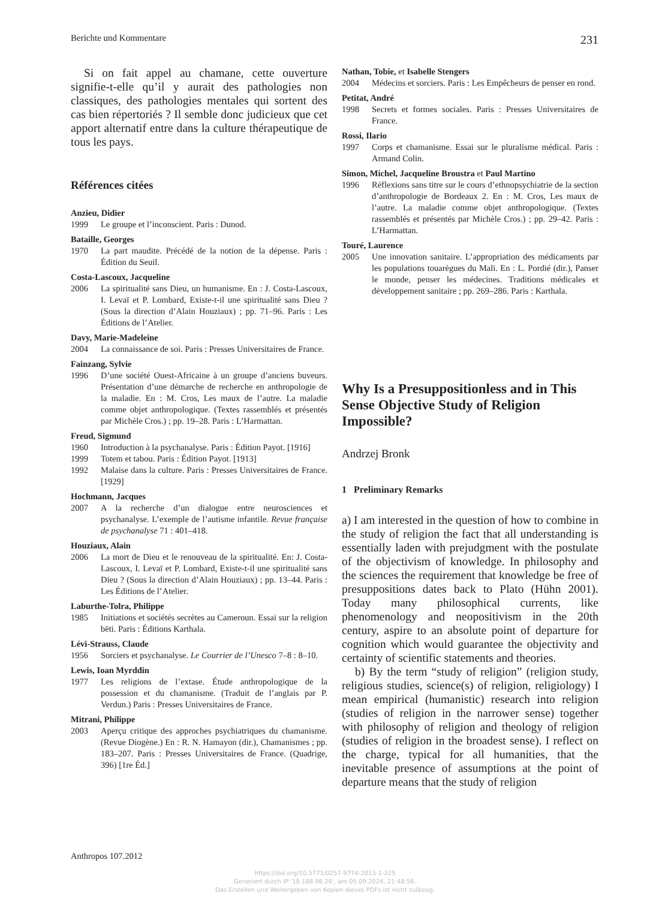Berichte und Kommentare 231
Si on fait appel au chamane, cette ouverture signifie-t-elle qu’il y aurait des pathologies non classiques, des pathologies mentales qui sortent des cas bien répertoriés ? Il semble donc judicieux que cet apport alternatif entre dans la culture thérapeutique de tous les pays.
Références citées
Anzieu, Didier
1999 Le groupe et l’inconscient. Paris : Dunod.
Bataille, Georges
1970 La part maudite. Précédé de la notion de la dépense. Paris : Édition du Seuil.
Costa-Lascoux, Jacqueline
2006 La spiritualité sans Dieu, un humanisme. En : J. Costa-Lascoux, I. Levaï et P. Lombard, Existe-t-il une spiritualité sans Dieu ? (Sous la direction d’Alain Houziaux) ; pp. 71–96. Paris : Les Éditions de l’Atelier.
Davy, Marie-Madeleine
2004 La connaissance de soi. Paris : Presses Universitaires de France.
Fainzang, Sylvie
1996 D’une société Ouest-Africaine à un groupe d’anciens buveurs. Présentation d’une démarche de recherche en anthropologie de la maladie. En : M. Cros, Les maux de l’autre. La maladie comme objet anthropologique. (Textes rassemblés et présentés par Michèle Cros.) ; pp. 19–28. Paris : L’Harmattan.
Freud, Sigmund
1960 Introduction à la psychanalyse. Paris : Édition Payot. [1916]
1999 Totem et tabou. Paris : Édition Payot. [1913]
1992 Malaise dans la culture. Paris : Presses Universitaires de France. [1929]
Hochmann, Jacques
2007 A la recherche d’un dialogue entre neurosciences et psychanalyse. L’exemple de l’autisme infantile. Revue française de psychanalyse 71 : 401–418.
Houziaux, Alain
2006 La mort de Dieu et le renouveau de la spiritualité. En: J. Costa-Lascoux, I. Levaï et P. Lombard, Existe-t-il une spiritualité sans Dieu ? (Sous la direction d’Alain Houziaux) ; pp. 13–44. Paris : Les Éditions de l’Atelier.
Laburthe-Tolra, Philippe
1985 Initiations et sociétés secrètes au Cameroun. Essai sur la religion bëti. Paris : Éditions Karthala.
Lévi-Strauss, Claude
1956 Sorciers et psychanalyse. Le Courrier de l’Unesco 7–8 : 8–10.
Lewis, Ioan Myrddin
1977 Les religions de l’extase. Étude anthropologique de la possession et du chamanisme. (Traduit de l’anglais par P. Verdun.) Paris : Presses Universitaires de France.
Mitrani, Philippe
2003 Aperçu critique des approches psychiatriques du chamanisme. (Revue Diogène.) En : R. N. Hamayon (dir.), Chamanismes ; pp. 183–207. Paris : Presses Universitaires de France. (Quadrige, 396) [1re Éd.]
Nathan, Tobie, et Isabelle Stengers
2004 Médecins et sorciers. Paris : Les Empêcheurs de penser en rond.
Petitat, André
1998 Secrets et formes sociales. Paris : Presses Universitaires de France.
Rossi, Ilario
1997 Corps et chamanisme. Essai sur le pluralisme médical. Paris : Armand Colin.
Simon, Michel, Jacqueline Broustra et Paul Martino
1996 Réflexions sans titre sur le cours d’ethnopsychiatrie de la section d’anthropologie de Bordeaux 2. En : M. Cros, Les maux de l’autre. La maladie comme objet anthropologique. (Textes rassemblés et présentés par Michèle Cros.) ; pp. 29–42. Paris : L’Harmattan.
Touré, Laurence
2005 Une innovation sanitaire. L’appropriation des médicaments par les populations touarègues du Mali. En : L. Pordié (dir.), Panser le monde, penser les médecines. Traditions médicales et développement sanitaire ; pp. 269–286. Paris : Karthala.
Why Is a Presuppositionless and in This Sense Objective Study of Religion Impossible?
Andrzej Bronk
1 Preliminary Remarks
a) I am interested in the question of how to combine in the study of religion the fact that all understanding is essentially laden with prejudgment with the postulate of the objectivism of knowledge. In philosophy and the sciences the requirement that knowledge be free of presuppositions dates back to Plato (Hühn 2001). Today many philosophical currents, like phenomenology and neopositivism in the 20th century, aspire to an absolute point of departure for cognition which would guarantee the objectivity and certainty of scientific statements and theories.
b) By the term “study of religion” (religion study, religious studies, science(s) of religion, religiology) I mean empirical (humanistic) research into religion (studies of religion in the narrower sense) together with philosophy of religion and theology of religion (studies of religion in the broadest sense). I reflect on the charge, typical for all humanities, that the inevitable presence of assumptions at the point of departure means that the study of religion
Anthropos 107.2012
https://doi.org/10.5771/0257-9774-2013-1-225
Generiert durch IP '18.188.96.26', am 05.09.2024, 21:48:56.
Das Erstellen und Weitergeben von Kopien dieses PDFs ist nicht zulässig.